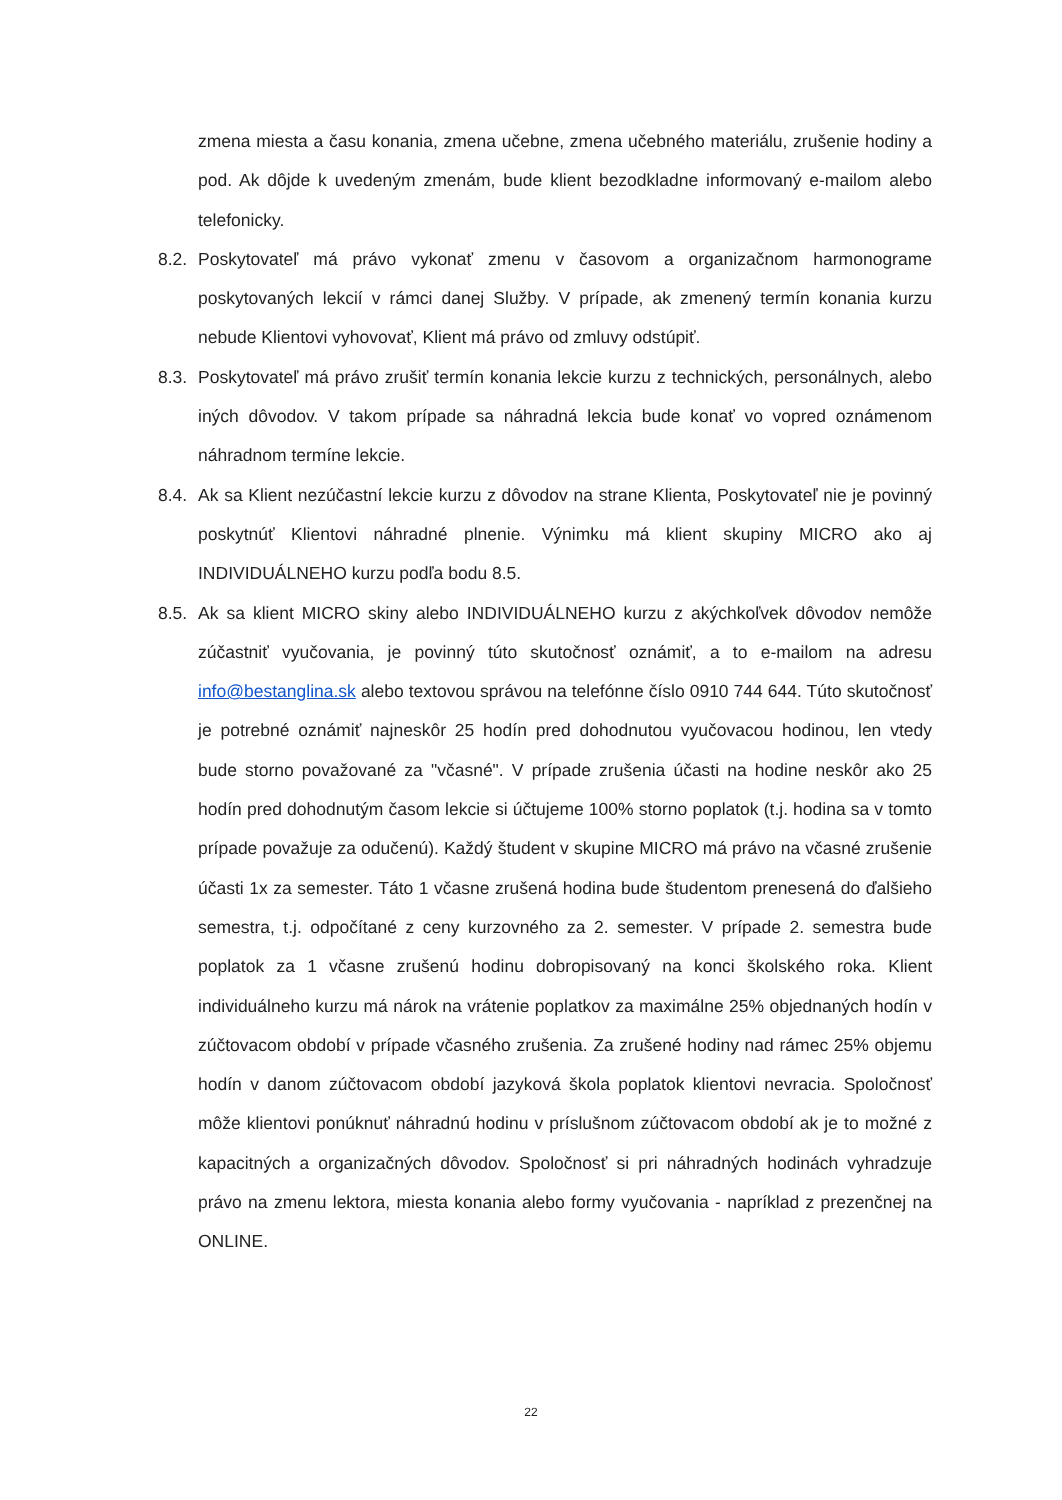zmena miesta a času konania, zmena učebne, zmena učebného materiálu, zrušenie hodiny a pod. Ak dôjde k uvedeným zmenám, bude klient bezodkladne informovaný e-mailom alebo telefonicky.
8.2. Poskytovateľ má právo vykonať zmenu v časovom a organizačnom harmonograme poskytovaných lekcií v rámci danej Služby. V prípade, ak zmenený termín konania kurzu nebude Klientovi vyhovovať, Klient má právo od zmluvy odstúpiť.
8.3. Poskytovateľ má právo zrušiť termín konania lekcie kurzu z technických, personálnych, alebo iných dôvodov. V takom prípade sa náhradná lekcia bude konať vo vopred oznámenom náhradnom termíne lekcie.
8.4. Ak sa Klient nezúčastní lekcie kurzu z dôvodov na strane Klienta, Poskytovateľ nie je povinný poskytnúť Klientovi náhradné plnenie. Výnimku má klient skupiny MICRO ako aj INDIVIDUÁLNEHO kurzu podľa bodu 8.5.
8.5. Ak sa klient MICRO skiny alebo INDIVIDUÁLNEHO kurzu z akýchkoľvek dôvodov nemôže zúčastniť vyučovania, je povinný túto skutočnosť oznámiť, a to e-mailom na adresu info@bestanglina.sk alebo textovou správou na telefónne číslo 0910 744 644. Túto skutočnosť je potrebné oznámiť najneskôr 25 hodín pred dohodnutou vyučovacou hodinou, len vtedy bude storno považované za "včasné". V prípade zrušenia účasti na hodine neskôr ako 25 hodín pred dohodnutým časom lekcie si účtujeme 100% storno poplatok (t.j. hodina sa v tomto prípade považuje za odučenú). Každý študent v skupine MICRO má právo na včasné zrušenie účasti 1x za semester. Táto 1 včasne zrušená hodina bude študentom prenesená do ďalšieho semestra, t.j. odpočítané z ceny kurzovného za 2. semester. V prípade 2. semestra bude poplatok za 1 včasne zrušenú hodinu dobropisovaný na konci školského roka. Klient individuálneho kurzu má nárok na vrátenie poplatkov za maximálne 25% objednaných hodín v zúčtovacom období v prípade včasného zrušenia. Za zrušené hodiny nad rámec 25% objemu hodín v danom zúčtovacom období jazyková škola poplatok klientovi nevracia. Spoločnosť môže klientovi ponúknuť náhradnú hodinu v príslušnom zúčtovacom období ak je to možné z kapacitných a organizačných dôvodov. Spoločnosť si pri náhradných hodinách vyhradzuje právo na zmenu lektora, miesta konania alebo formy vyučovania - napríklad z prezenčnej na ONLINE.
22